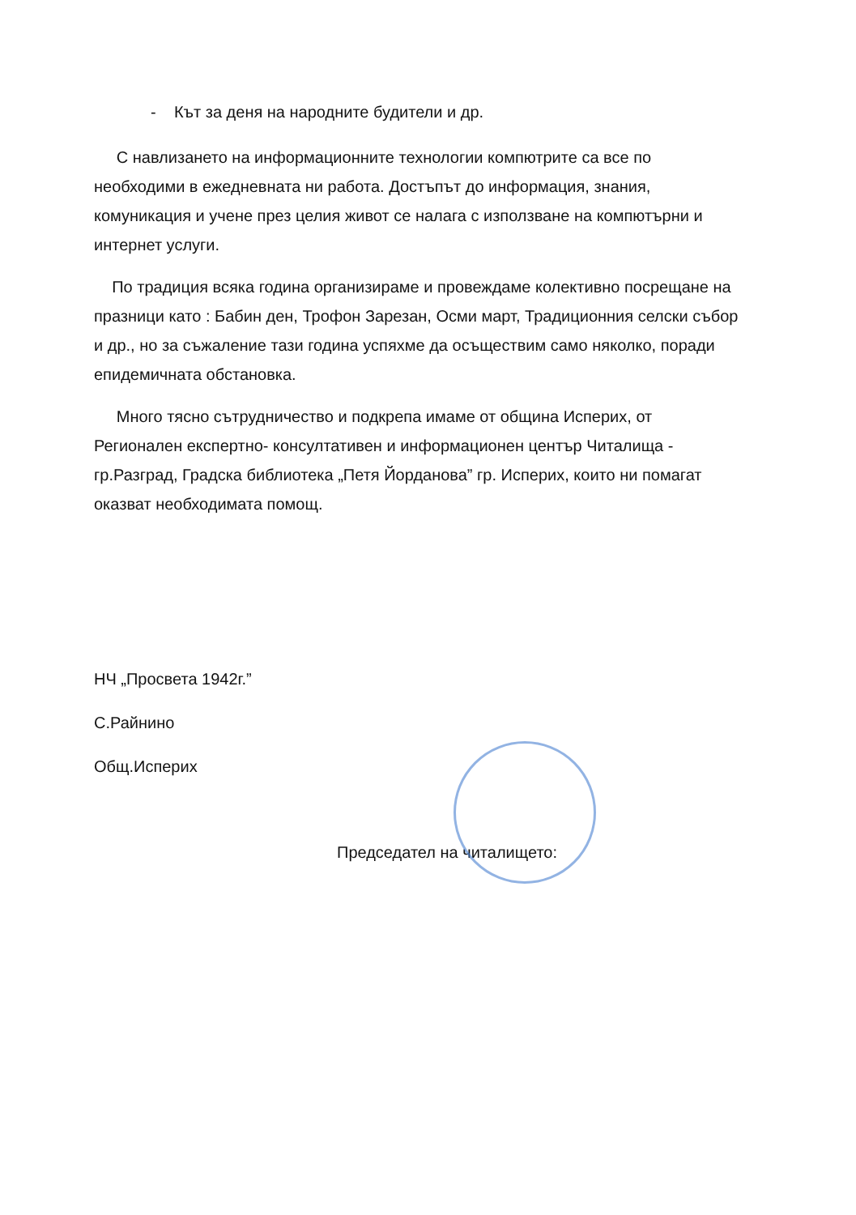- Кът за деня на народните будители и др.
С навлизането на информационните технологии компютрите са все по необходими в ежедневната ни работа. Достъпът до информация, знания, комуникация и учене през целия живот се налага с използване на компютърни и интернет услуги.
По традиция всяка година организираме и провеждаме колективно посрещане на празници като : Бабин ден, Трофон Зарезан, Осми март, Традиционния селски събор и др., но за съжаление тази година успяхме да осъществим само няколко, поради епидемичната обстановка.
Много тясно сътрудничество и подкрепа имаме от община Исперих, от Регионален експертно- консултативен и информационен център Читалища - гр.Разград, Градска библиотека „Петя Йорданова” гр. Исперих, които ни помагат оказват необходимата помощ.
НЧ „Просвета 1942г.”
С.Райнино
Общ.Исперих
Председател на читалището: